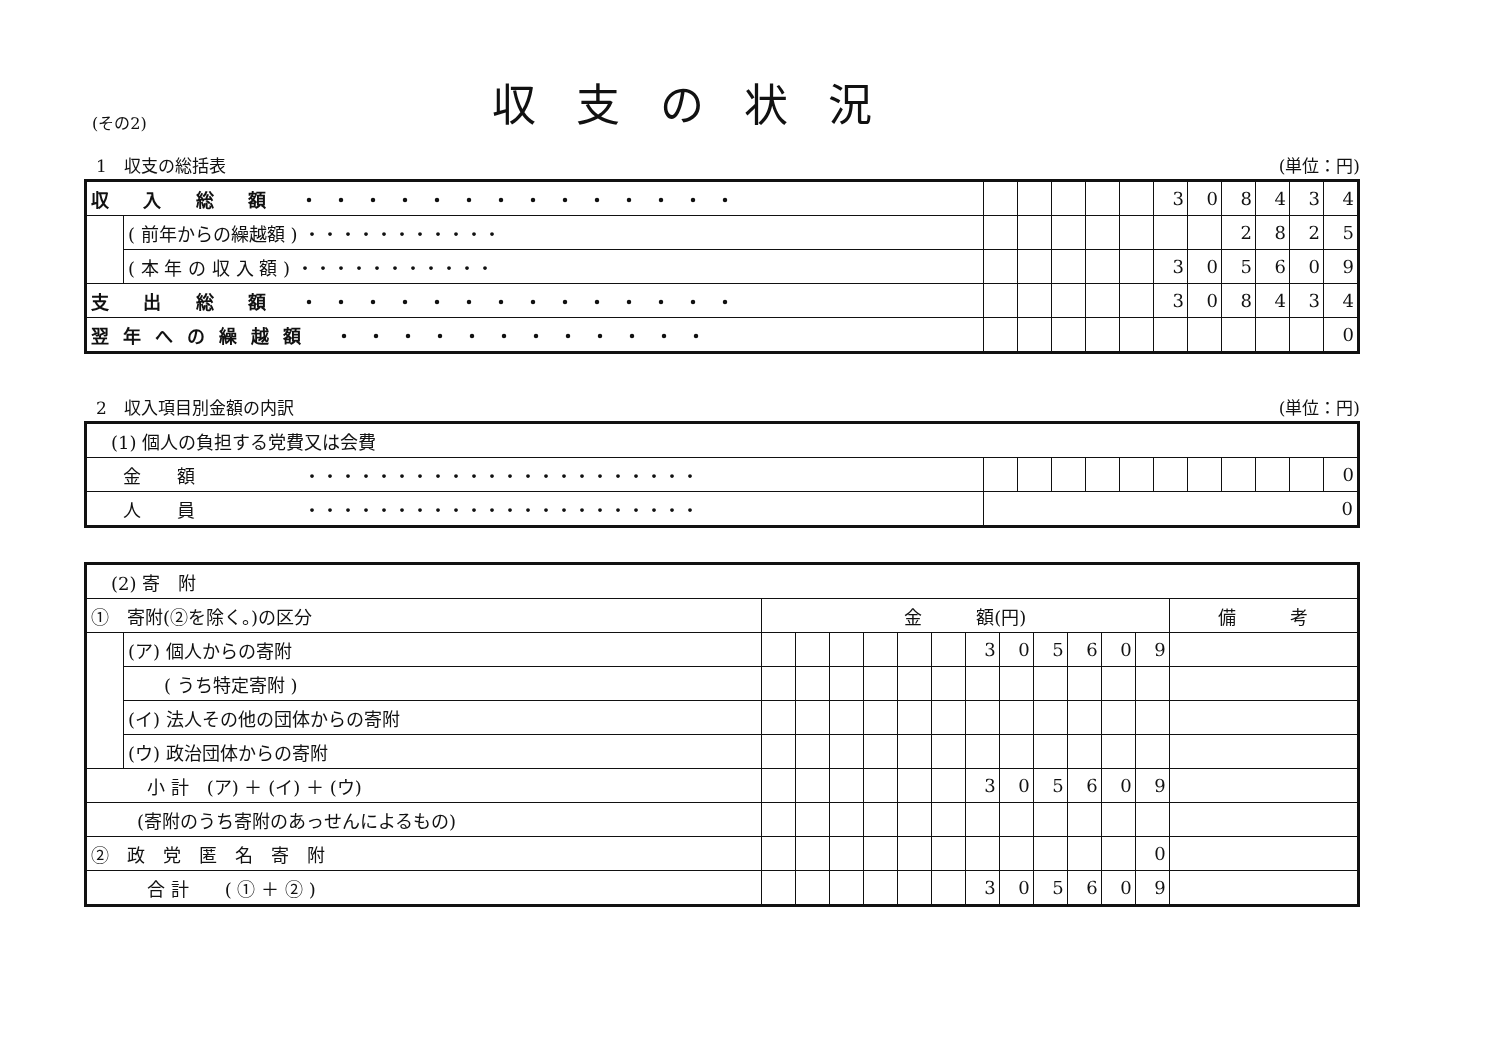(その2)
収支の状況
1　収支の総括表 (単位：円)
| 収 入 総 額 ・・・・・・・・・・・・・・ | | | | | | | 3 | 0 | 8 | 4 | 3 | 4 |
| | ( 前年からの繰越額 ) ・・・・・・・・・・・ | | | | | | | | 2 | 8 | 2 | 5 |
| | ( 本 年 の 収 入 額 ) ・・・・・・・・・・・ | | | | | | 3 | 0 | 5 | 6 | 0 | 9 |
| 支 出 総 額 ・・・・・・・・・・・・・・ | | | | | | | 3 | 0 | 8 | 4 | 3 | 4 |
| 翌年への繰越額 ・・・・・・・・・・・・ | | | | | | | | | | | | 0 |
2　収入項目別金額の内訳 (単位：円)
| (1) 個人の負担する党費又は会費 | | | | | | | | | | | |
| 金 額 ・・・・・・・・・・・・・・・・・・・・・・ | | | | | | | | | | | 0 |
| 人 員 ・・・・・・・・・・・・・・・・・・・・・・ | 0 | | | | | | | | | | |
| (2) 寄 附 | | | | | | | | | | | | | | |
| ① 寄附(②を除く。)の区分 | | 金 額(円) | | | | | | | | | | | | 備 考 |
| | (ア) 個人からの寄附 | | | | | | | 3 | 0 | 5 | 6 | 0 | 9 | |
| | ( うち特定寄附 ) | | | | | | | | | | | | | |
| | (イ) 法人その他の団体からの寄附 | | | | | | | | | | | | | |
| | (ウ) 政治団体からの寄附 | | | | | | | | | | | | | |
| 小 計 (ア) ＋ (イ) ＋ (ウ) | | | | | | | | 3 | 0 | 5 | 6 | 0 | 9 | |
| (寄附のうち寄附のあっせんによるもの) | | | | | | | | | | | | | | |
| ② 政 党 匿 名 寄 附 | | | | | | | | | | | | | 0 | |
| 合 計 ( ① ＋ ② ) | | | | | | | | 3 | 0 | 5 | 6 | 0 | 9 | |